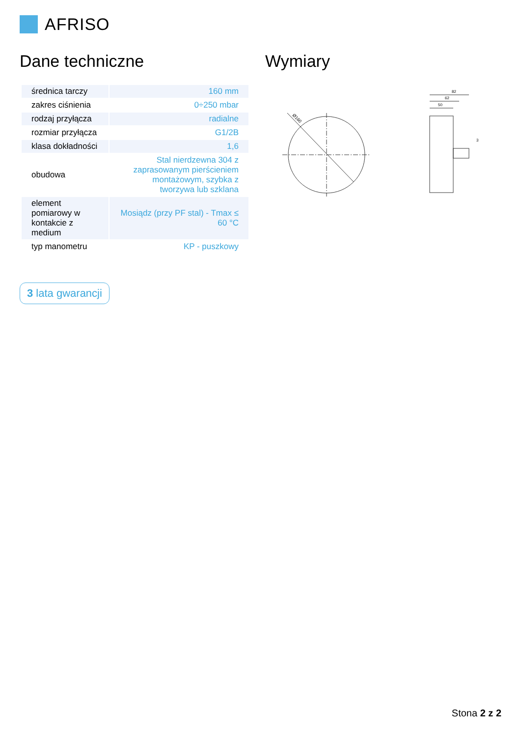AFRISO
Dane techniczne Wymiary
| średnica tarczy | 160 mm |
| zakres ciśnienia | 0÷250 mbar |
| rodzaj przyłącza | radialne |
| rozmiar przyłącza | G1/2B |
| klasa dokładności | 1,6 |
| obudowa | Stal nierdzewna 304 z zaprasowanym pierścieniem montażowym, szybka z tworzywa lub szklana |
| element pomiarowy w kontakcie z medium | Mosiądz (przy PF stal) - Tmax ≤ 60 °C |
| typ manometru | KP - puszkowy |
3 lata gwarancji
Ø160
82
62
50
3
Stona 2 z 2